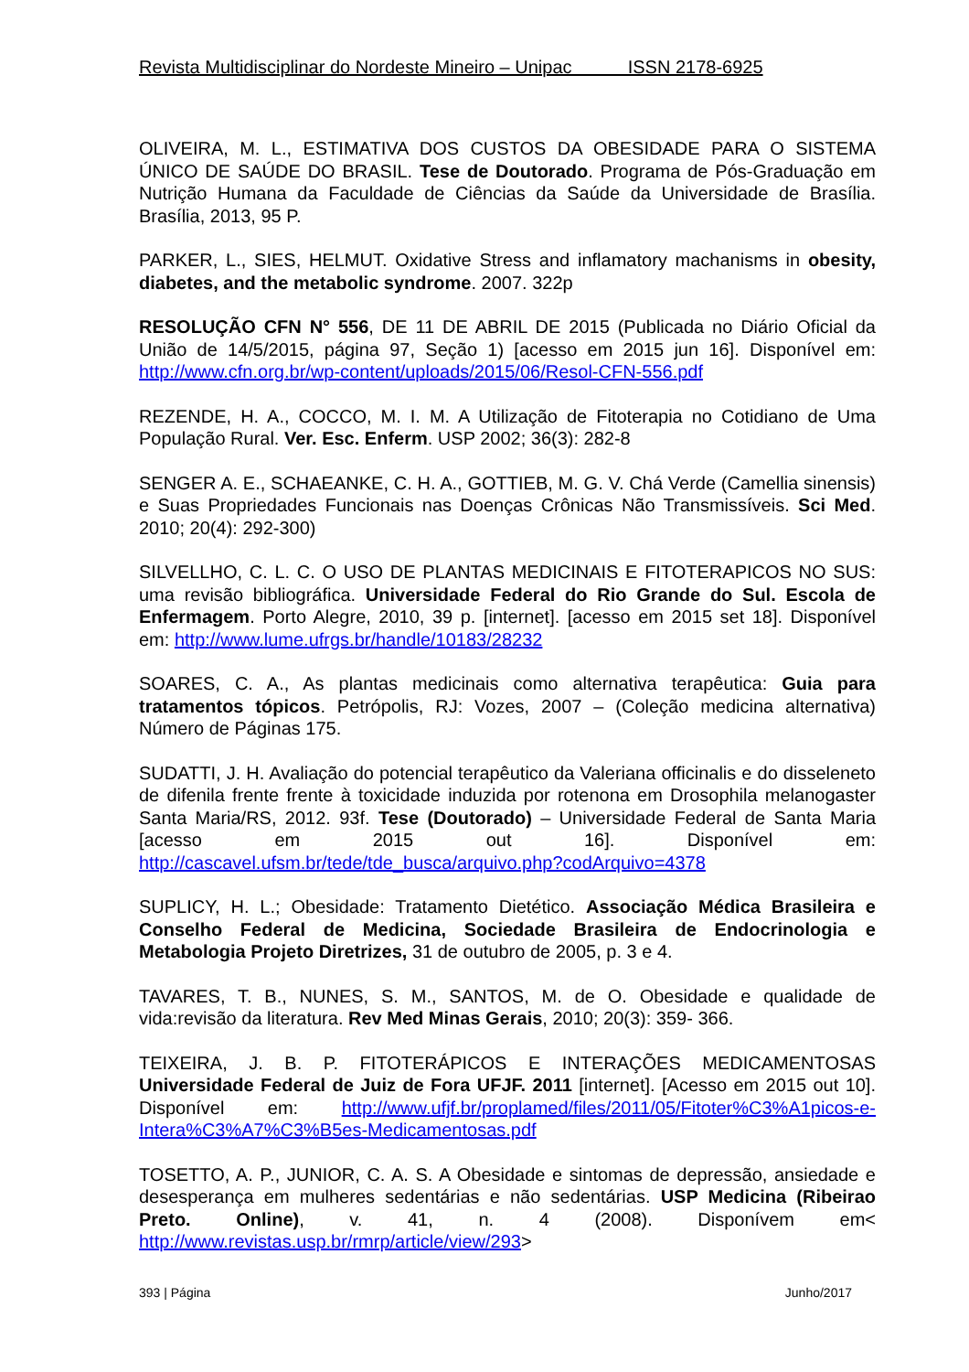Revista Multidisciplinar do Nordeste Mineiro – Unipac ISSN 2178-6925
OLIVEIRA, M. L., ESTIMATIVA DOS CUSTOS DA OBESIDADE PARA O SISTEMA ÚNICO DE SAÚDE DO BRASIL. Tese de Doutorado. Programa de Pós-Graduação em Nutrição Humana da Faculdade de Ciências da Saúde da Universidade de Brasília. Brasília, 2013, 95 P.
PARKER, L., SIES, HELMUT. Oxidative Stress and inflamatory machanisms in obesity, diabetes, and the metabolic syndrome. 2007. 322p
RESOLUÇÃO CFN N° 556, DE 11 DE ABRIL DE 2015 (Publicada no Diário Oficial da União de 14/5/2015, página 97, Seção 1) [acesso em 2015 jun 16]. Disponível em: http://www.cfn.org.br/wp-content/uploads/2015/06/Resol-CFN-556.pdf
REZENDE, H. A., COCCO, M. I. M. A Utilização de Fitoterapia no Cotidiano de Uma População Rural. Ver. Esc. Enferm. USP 2002; 36(3): 282-8
SENGER A. E., SCHAEANKE, C. H. A., GOTTIEB, M. G. V. Chá Verde (Camellia sinensis) e Suas Propriedades Funcionais nas Doenças Crônicas Não Transmissíveis. Sci Med. 2010; 20(4): 292-300)
SILVELLHO, C. L. C. O USO DE PLANTAS MEDICINAIS E FITOTERAPICOS NO SUS: uma revisão bibliográfica. Universidade Federal do Rio Grande do Sul. Escola de Enfermagem. Porto Alegre, 2010, 39 p. [internet]. [acesso em 2015 set 18]. Disponível em: http://www.lume.ufrgs.br/handle/10183/28232
SOARES, C. A., As plantas medicinais como alternativa terapêutica: Guia para tratamentos tópicos. Petrópolis, RJ: Vozes, 2007 – (Coleção medicina alternativa) Número de Páginas 175.
SUDATTI, J. H. Avaliação do potencial terapêutico da Valeriana officinalis e do disseleneto de difenila frente frente à toxicidade induzida por rotenona em Drosophila melanogaster Santa Maria/RS, 2012. 93f. Tese (Doutorado) – Universidade Federal de Santa Maria [acesso em 2015 out 16]. Disponível em: http://cascavel.ufsm.br/tede/tde_busca/arquivo.php?codArquivo=4378
SUPLICY, H. L.; Obesidade: Tratamento Dietético. Associação Médica Brasileira e Conselho Federal de Medicina, Sociedade Brasileira de Endocrinologia e Metabologia Projeto Diretrizes, 31 de outubro de 2005, p. 3 e 4.
TAVARES, T. B., NUNES, S. M., SANTOS, M. de O. Obesidade e qualidade de vida:revisão da literatura. Rev Med Minas Gerais, 2010; 20(3): 359- 366.
TEIXEIRA, J. B. P. FITOTERÁPICOS E INTERAÇÕES MEDICAMENTOSAS Universidade Federal de Juiz de Fora UFJF. 2011 [internet]. [Acesso em 2015 out 10]. Disponível em: http://www.ufjf.br/proplamed/files/2011/05/Fitoter%C3%A1picos-e-Intera%C3%A7%C3%B5es-Medicamentosas.pdf
TOSETTO, A. P., JUNIOR, C. A. S. A Obesidade e sintomas de depressão, ansiedade e desesperança em mulheres sedentárias e não sedentárias. USP Medicina (Ribeirao Preto. Online), v. 41, n. 4 (2008). Disponívem em< http://www.revistas.usp.br/rmrp/article/view/293>
393 | Página Junho/2017